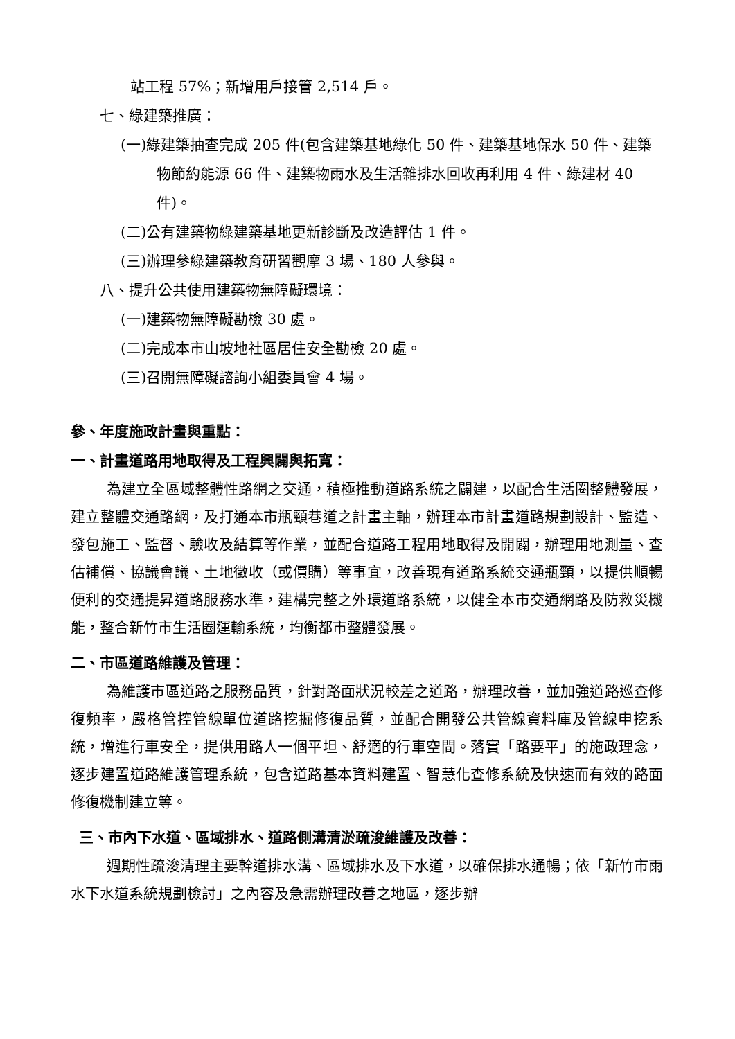站工程 57%；新增用戶接管 2,514 戶。
七、綠建築推廣：
(一)綠建築抽查完成 205 件(包含建築基地綠化 50 件、建築基地保水 50 件、建築物節約能源 66 件、建築物雨水及生活雜排水回收再利用 4 件、綠建材 40 件)。
(二)公有建築物綠建築基地更新診斷及改造評估 1 件。
(三)辦理參綠建築教育研習觀摩 3 場、180 人參與。
八、提升公共使用建築物無障礙環境：
(一)建築物無障礙勘檢 30 處。
(二)完成本市山坡地社區居住安全勘檢 20 處。
(三)召開無障礙諮詢小組委員會 4 場。
參、年度施政計畫與重點：
一、計畫道路用地取得及工程興闢與拓寬：
為建立全區域整體性路網之交通，積極推動道路系統之闢建，以配合生活圈整體發展，建立整體交通路網，及打通本市瓶頸巷道之計畫主軸，辦理本市計畫道路規劃設計、監造、發包施工、監督、驗收及結算等作業，並配合道路工程用地取得及開闢，辦理用地測量、查估補償、協議會議、土地徵收（或價購）等事宜，改善現有道路系統交通瓶頸，以提供順暢便利的交通提昇道路服務水準，建構完整之外環道路系統，以健全本市交通網路及防救災機能，整合新竹市生活圈運輸系統，均衡都市整體發展。
二、市區道路維護及管理：
為維護市區道路之服務品質，針對路面狀況較差之道路，辦理改善，並加強道路巡查修復頻率，嚴格管控管線單位道路挖掘修復品質，並配合開發公共管線資料庫及管線申挖系統，增進行車安全，提供用路人一個平坦、舒適的行車空間。落實「路要平」的施政理念，逐步建置道路維護管理系統，包含道路基本資料建置、智慧化查修系統及快速而有效的路面修復機制建立等。
三、市內下水道、區域排水、道路側溝清淤疏浚維護及改善：
週期性疏浚清理主要幹道排水溝、區域排水及下水道，以確保排水通暢；依「新竹市雨水下水道系統規劃檢討」之內容及急需辦理改善之地區，逐步辦